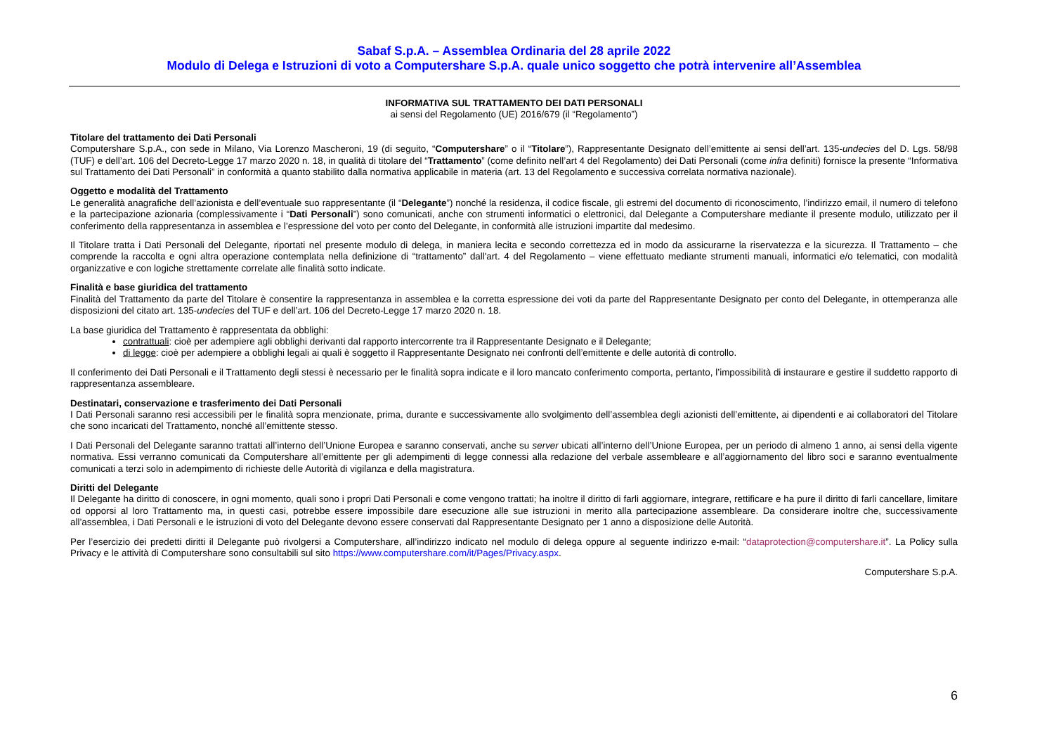Sabaf S.p.A. – Assemblea Ordinaria del 28 aprile 2022
Modulo di Delega e Istruzioni di voto a Computershare S.p.A. quale unico soggetto che potrà intervenire all’Assemblea
INFORMATIVA SUL TRATTAMENTO DEI DATI PERSONALI
ai sensi del Regolamento (UE) 2016/679 (il “Regolamento”)
Titolare del trattamento dei Dati Personali
Computershare S.p.A., con sede in Milano, Via Lorenzo Mascheroni, 19 (di seguito, “Computershare” o il “Titolare”), Rappresentante Designato dell’emittente ai sensi dell’art. 135-undecies del D. Lgs. 58/98 (TUF) e dell’art. 106 del Decreto-Legge 17 marzo 2020 n. 18, in qualità di titolare del “Trattamento” (come definito nell’art 4 del Regolamento) dei Dati Personali (come infra definiti) fornisce la presente “Informativa sul Trattamento dei Dati Personali” in conformità a quanto stabilito dalla normativa applicabile in materia (art. 13 del Regolamento e successiva correlata normativa nazionale).
Oggetto e modalità del Trattamento
Le generalità anagrafiche dell’azionista e dell’eventuale suo rappresentante (il “Delegante”) nonché la residenza, il codice fiscale, gli estremi del documento di riconoscimento, l’indirizzo email, il numero di telefono e la partecipazione azionaria (complessivamente i “Dati Personali”) sono comunicati, anche con strumenti informatici o elettronici, dal Delegante a Computershare mediante il presente modulo, utilizzato per il conferimento della rappresentanza in assemblea e l’espressione del voto per conto del Delegante, in conformità alle istruzioni impartite dal medesimo.
Il Titolare tratta i Dati Personali del Delegante, riportati nel presente modulo di delega, in maniera lecita e secondo correttezza ed in modo da assicurarne la riservatezza e la sicurezza. Il Trattamento – che comprende la raccolta e ogni altra operazione contemplata nella definizione di “trattamento” dall'art. 4 del Regolamento – viene effettuato mediante strumenti manuali, informatici e/o telematici, con modalità organizzative e con logiche strettamente correlate alle finalità sotto indicate.
Finalità e base giuridica del trattamento
Finalità del Trattamento da parte del Titolare è consentire la rappresentanza in assemblea e la corretta espressione dei voti da parte del Rappresentante Designato per conto del Delegante, in ottemperanza alle disposizioni del citato art. 135-undecies del TUF e dell’art. 106 del Decreto-Legge 17 marzo 2020 n. 18.
La base giuridica del Trattamento è rappresentata da obblighi:
contrattuali: cioè per adempiere agli obblighi derivanti dal rapporto intercorrente tra il Rappresentante Designato e il Delegante;
di legge: cioè per adempiere a obblighi legali ai quali è soggetto il Rappresentante Designato nei confronti dell’emittente e delle autorità di controllo.
Il conferimento dei Dati Personali e il Trattamento degli stessi è necessario per le finalità sopra indicate e il loro mancato conferimento comporta, pertanto, l’impossibilità di instaurare e gestire il suddetto rapporto di rappresentanza assembleare.
Destinatari, conservazione e trasferimento dei Dati Personali
I Dati Personali saranno resi accessibili per le finalità sopra menzionate, prima, durante e successivamente allo svolgimento dell’assemblea degli azionisti dell’emittente, ai dipendenti e ai collaboratori del Titolare che sono incaricati del Trattamento, nonché all’emittente stesso.
I Dati Personali del Delegante saranno trattati all’interno dell’Unione Europea e saranno conservati, anche su server ubicati all’interno dell’Unione Europea, per un periodo di almeno 1 anno, ai sensi della vigente normativa. Essi verranno comunicati da Computershare all’emittente per gli adempimenti di legge connessi alla redazione del verbale assembleare e all’aggiornamento del libro soci e saranno eventualmente comunicati a terzi solo in adempimento di richieste delle Autorità di vigilanza e della magistratura.
Diritti del Delegante
Il Delegante ha diritto di conoscere, in ogni momento, quali sono i propri Dati Personali e come vengono trattati; ha inoltre il diritto di farli aggiornare, integrare, rettificare e ha pure il diritto di farli cancellare, limitare od opporsi al loro Trattamento ma, in questi casi, potrebbe essere impossibile dare esecuzione alle sue istruzioni in merito alla partecipazione assembleare. Da considerare inoltre che, successivamente all’assemblea, i Dati Personali e le istruzioni di voto del Delegante devono essere conservati dal Rappresentante Designato per 1 anno a disposizione delle Autorità.
Per l’esercizio dei predetti diritti il Delegante può rivolgersi a Computershare, all’indirizzo indicato nel modulo di delega oppure al seguente indirizzo e-mail: “dataprotection@computershare.it”. La Policy sulla Privacy e le attività di Computershare sono consultabili sul sito https://www.computershare.com/it/Pages/Privacy.aspx.
Computershare S.p.A.
6